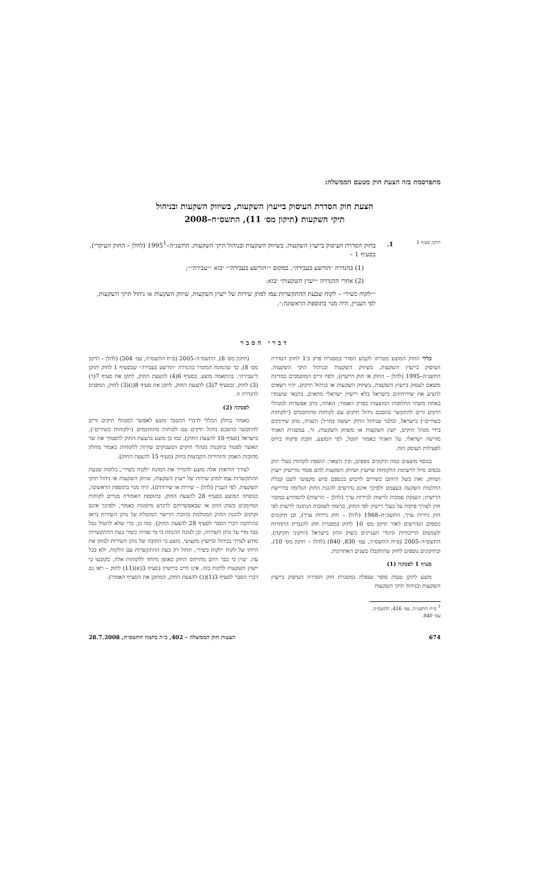מתפרסמת בזה הצעת חוק מטעם הממשלה:
הצעת חוק הסדרת העיסוק בייעוץ השקעות, בשיווק השקעות ובניהול
תיקי השקעות (תיקון מס׳ 11), התשס״ח–2008
תיקון סעיף 1
1. בחוק הסדרת העיסוק בייעוץ השקעות, בשיווק השקעות ובניהול תיקי השקעות, התשנ״ה–1995<sup>1</sup> (להלן – החוק העיקרי), בסעיף 1 –
(1) בהגדרה ״הורשע בעבירה״, במקום ״״הורשע בעבירה״״ יבוא ״״עבירה״״;
(2) אחרי ההגדרה ״ייעוץ השקעות״ יבוא:
״״לקוח כשיר״ – לקוח שבעת ההתקשרות עמו למתן שירות של ייעוץ השקעות, שיווק השקעות או ניהול תיקי השקעות, לפי העניין, היה מנוי בתוספת הראשונה;״.
דברי הסבר
כללי החוק המוצע מטרתו לקבוע הסדר במסגרת פרק ב׳1 לחוק הסדרת העיסוק בייעוץ השקעות, בשיווק השקעות ובניהול תיקי השקעות, התשנ״ה–1995 (להלן – החוק או חוק הייעוץ), ולפיו זרים המוסמכים במדינת מוצאם לעסוק בייעוץ השקעות, בשיווק השקעות או בניהול תיקים, יהיו רשאים להציע את שירותיהם בישראל בלא רישיון ישראלי מתאים, בתנאי שיעמדו באחת משתי החלופות המוצעות בפרק האמור: האחת, מתן אפשרות למנהלי תיקים זרים להתקשר בהסכם ניהול תיקים עם לקוחות מתוחכמים (״לקוחות כשירים״) בישראל, ובלבד שניהול התיק ייעשה בחו״ל; השניה, מתן שירותים בידי מנהל תיקים, יועץ השקעות או משווק השקעות, זר, במסגרת תאגיד מורשה ישראלי. על תאגיד כאמור תוטל, לפי המוצע, חובת פיקוח ביחס לפעילות העוסק הזה.
בנוסף מוצעים כמה תיקונים נוספים, ובין השאר: הוספת לקוחות בעלי תיק נכסים גדול לרשימת הלקוחות שייעוץ ושיווק השקעות להם פטור מרישיון ייעוץ ושיווק, זאת בשל היותם כשירים לרכוש בכספם סיוע מקצועי לשם קבלת החלטות השקעה בעצמם ולפיכך אינם נדרשים להגנת החוק הגלומה בדרישת הרישיון; הענקת סמכות לרשות לניירות ערך (להלן – הרשות) להסתייע במקור חוץ לצורך פיקוח על בעלי רישיון לפי החוק, בדומה לסמכות הנתונה לרשות לפי חוק ניירות ערך, התשכ״ח–1968 (להלן – חוק ניירות ערך), וכן תיקונים נוספים הנדרשים לאור תיקון מס׳ 10 לחוק במסגרת חוק להגברת התחרות ולצמצום הריכוזיות וניגודי העניינים בשוק ההון בישראל (תיקוני חקיקה), התשס״ה–2005 (ס״ח התשס״ה, עמ׳ 830, 840) (להלן – תיקון מס׳ 10), ובתיקונים נוספים לחוק שהתקבלו בשנים האחרונות.
סעיף 1 לפסקה (1)
מוצע לתקן טעות סופר שנפלה במסגרת חוק הסדרת העיסוק בייעוץ השקעות ובניהול תיקי השקעות
(תיקון מס׳ 8), התשס״ה–2005 (ס״ח התשס״ה, עמ׳ 504) (להלן – תיקון מס׳ 8), כך שהמונח המוגדר בהגדרה ״הורשע בעבירה״ שבסעיף 1 לחוק יתוקן ל״עבירה״. בהתאמה מוצע, בסעיף 6(4) להצעת החוק, לתקן את סעיף 7(ד)(3) לחוק, ובסעיף 7(3) להצעת החוק, לתקן את סעיף 8(ג)(3) לחוק, המפנים להגדרה זו.
לפסקה (2)
כאמור בחלק הכללי לדברי ההסבר מוצע לאפשר למנהלי תיקים זרים להתקשר בהסכם ניהול תיקים עם לקוחות מתוחכמים (״לקוחות כשירים״), בישראל (סעיף 10 להצעת החוק). כמו כן מוצע בהצעת החוק להסמיך את שר האוצר לפטור בתקנות מנהלי תיקים המעניקים שירות ללקוחות כאמור מחלק מחובות האמון והזהירות הקבועות בחוק (סעיף 15 להצעת החוק).
לצורך הוראות אלה מוצע להגדיר את המונח ״לקוח כשיר״, כלקוח שבעת ההתקשרות עמו למתן שירות של ייעוץ השקעות, שיווק השקעות או ניהול תיקי השקעות, לפי העניין (להלן – שירות או שירותים), היה מנוי בתוספת הראשונה, כנוסחה המוצע בסעיף 28 להצעת החוק. בתוספת האמורה מנויים לקוחות המיומנים בשוק ההון או שבאפשרותם לרכוש מיומנות כאמור, ולפיכך אינם זקוקים להגנת החוק המגולמת בחובת הרישוי המוטלת על נותן השירות (ראו בהרחבה דברי הסבר לסעיף 28 להצעת החוק). כמו כן, כדי שלא להטיל נטל כבד מדי על נותן השירות, וכן לנוכח ההנחה כי מי שהיה כשיר בעת ההתקשרות מודע לצורך בניהול ובייעוץ מקצועי, מוצע כי החובה של נותן השירות לבחון את היותו של לקוח ״לקוח כשיר״, תחול רק בעת ההתקשרות עם הלקוח, ולא בכל עת. יצוין כי כבר היום מתייחס החוק באופן מיוחד ללקוחות אלה, בקובעו כי ייעוץ השקעות ללקוח כזה, אינו חייב ברישיון (סעיף 3(א)(11) לחוק – ראו גם דברי הסבר לסעיף 3(1)(ב) להצעת החוק, המתקן את הסעיף האמור).
<sup>1</sup> ס״ח התשנ״ה, עמ׳ 416; התשס״ה, עמ׳ 840.
674 הצעות חוק הממשלה – 402, כ״ה בתמוז התשס״ח, 28.7.2008